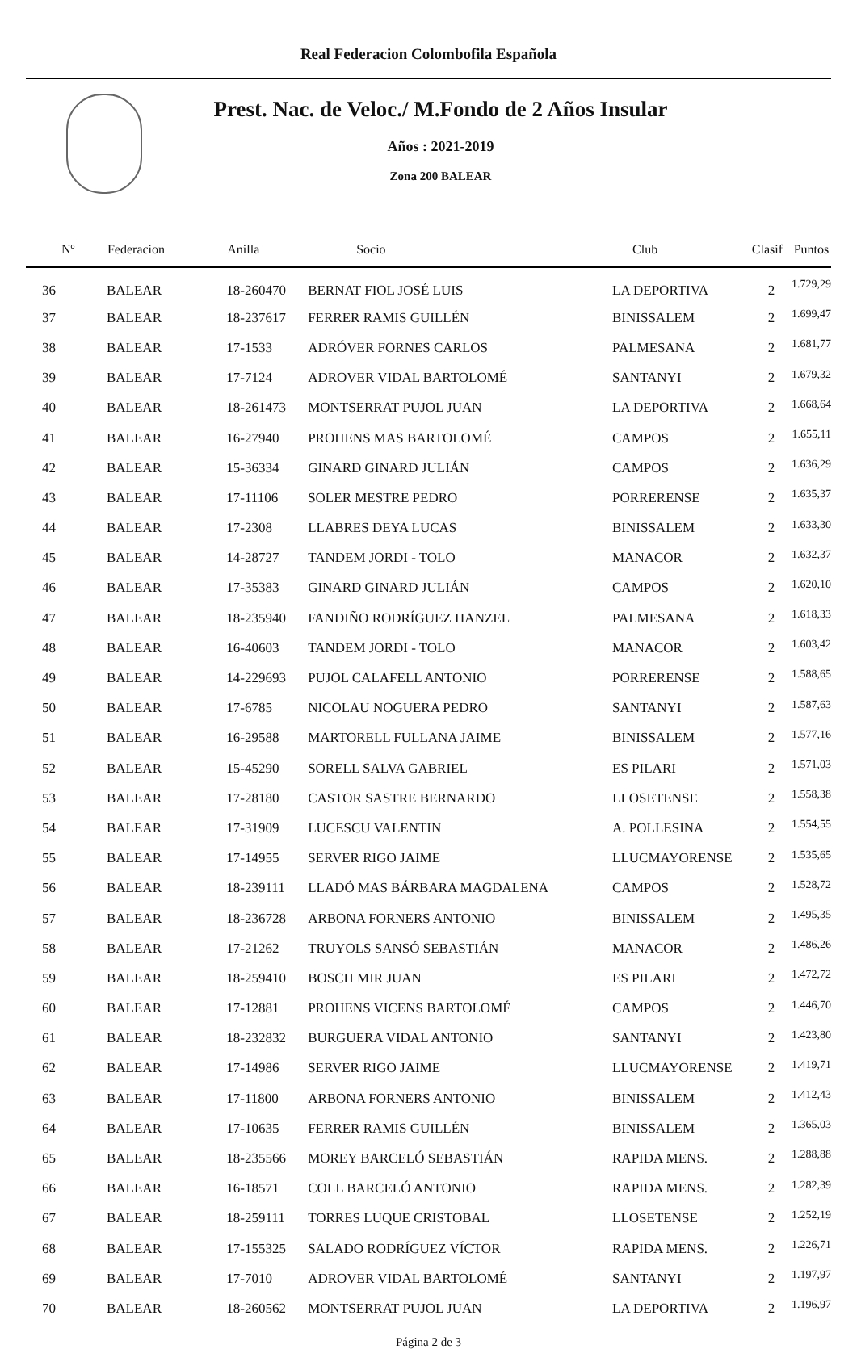Real Federacion Colombofila Española
Prest. Nac. de Veloc./ M.Fondo de 2 Años Insular
Años : 2021-2019
Zona 200 BALEAR
| Nº | Federacion | Anilla | Socio | Club | Clasif | Puntos |
| --- | --- | --- | --- | --- | --- | --- |
| 36 | BALEAR | 18-260470 | BERNAT FIOL JOSÉ LUIS | LA DEPORTIVA | 2 | 1.729,29 |
| 37 | BALEAR | 18-237617 | FERRER RAMIS GUILLÉN | BINISSALEM | 2 | 1.699,47 |
| 38 | BALEAR | 17-1533 | ADRÓVER FORNES CARLOS | PALMESANA | 2 | 1.681,77 |
| 39 | BALEAR | 17-7124 | ADROVER VIDAL BARTOLOMÉ | SANTANYI | 2 | 1.679,32 |
| 40 | BALEAR | 18-261473 | MONTSERRAT PUJOL JUAN | LA DEPORTIVA | 2 | 1.668,64 |
| 41 | BALEAR | 16-27940 | PROHENS MAS BARTOLOMÉ | CAMPOS | 2 | 1.655,11 |
| 42 | BALEAR | 15-36334 | GINARD GINARD JULIÁN | CAMPOS | 2 | 1.636,29 |
| 43 | BALEAR | 17-11106 | SOLER MESTRE PEDRO | PORRERENSE | 2 | 1.635,37 |
| 44 | BALEAR | 17-2308 | LLABRES DEYA LUCAS | BINISSALEM | 2 | 1.633,30 |
| 45 | BALEAR | 14-28727 | TANDEM JORDI - TOLO | MANACOR | 2 | 1.632,37 |
| 46 | BALEAR | 17-35383 | GINARD GINARD JULIÁN | CAMPOS | 2 | 1.620,10 |
| 47 | BALEAR | 18-235940 | FANDIÑO RODRÍGUEZ HANZEL | PALMESANA | 2 | 1.618,33 |
| 48 | BALEAR | 16-40603 | TANDEM JORDI - TOLO | MANACOR | 2 | 1.603,42 |
| 49 | BALEAR | 14-229693 | PUJOL CALAFELL ANTONIO | PORRERENSE | 2 | 1.588,65 |
| 50 | BALEAR | 17-6785 | NICOLAU NOGUERA PEDRO | SANTANYI | 2 | 1.587,63 |
| 51 | BALEAR | 16-29588 | MARTORELL FULLANA JAIME | BINISSALEM | 2 | 1.577,16 |
| 52 | BALEAR | 15-45290 | SORELL SALVA GABRIEL | ES PILARI | 2 | 1.571,03 |
| 53 | BALEAR | 17-28180 | CASTOR SASTRE BERNARDO | LLOSETENSE | 2 | 1.558,38 |
| 54 | BALEAR | 17-31909 | LUCESCU VALENTIN | A. POLLESINA | 2 | 1.554,55 |
| 55 | BALEAR | 17-14955 | SERVER RIGO JAIME | LLUCMAYORENSE | 2 | 1.535,65 |
| 56 | BALEAR | 18-239111 | LLADÓ MAS BÁRBARA MAGDALENA | CAMPOS | 2 | 1.528,72 |
| 57 | BALEAR | 18-236728 | ARBONA FORNERS ANTONIO | BINISSALEM | 2 | 1.495,35 |
| 58 | BALEAR | 17-21262 | TRUYOLS SANSÓ SEBASTIÁN | MANACOR | 2 | 1.486,26 |
| 59 | BALEAR | 18-259410 | BOSCH MIR JUAN | ES PILARI | 2 | 1.472,72 |
| 60 | BALEAR | 17-12881 | PROHENS VICENS BARTOLOMÉ | CAMPOS | 2 | 1.446,70 |
| 61 | BALEAR | 18-232832 | BURGUERA VIDAL ANTONIO | SANTANYI | 2 | 1.423,80 |
| 62 | BALEAR | 17-14986 | SERVER RIGO JAIME | LLUCMAYORENSE | 2 | 1.419,71 |
| 63 | BALEAR | 17-11800 | ARBONA FORNERS ANTONIO | BINISSALEM | 2 | 1.412,43 |
| 64 | BALEAR | 17-10635 | FERRER RAMIS GUILLÉN | BINISSALEM | 2 | 1.365,03 |
| 65 | BALEAR | 18-235566 | MOREY BARCELÓ SEBASTIÁN | RAPIDA MENS. | 2 | 1.288,88 |
| 66 | BALEAR | 16-18571 | COLL BARCELÓ ANTONIO | RAPIDA MENS. | 2 | 1.282,39 |
| 67 | BALEAR | 18-259111 | TORRES LUQUE CRISTOBAL | LLOSETENSE | 2 | 1.252,19 |
| 68 | BALEAR | 17-155325 | SALADO RODRÍGUEZ VÍCTOR | RAPIDA MENS. | 2 | 1.226,71 |
| 69 | BALEAR | 17-7010 | ADROVER VIDAL BARTOLOMÉ | SANTANYI | 2 | 1.197,97 |
| 70 | BALEAR | 18-260562 | MONTSERRAT PUJOL JUAN | LA DEPORTIVA | 2 | 1.196,97 |
Página 2 de 3